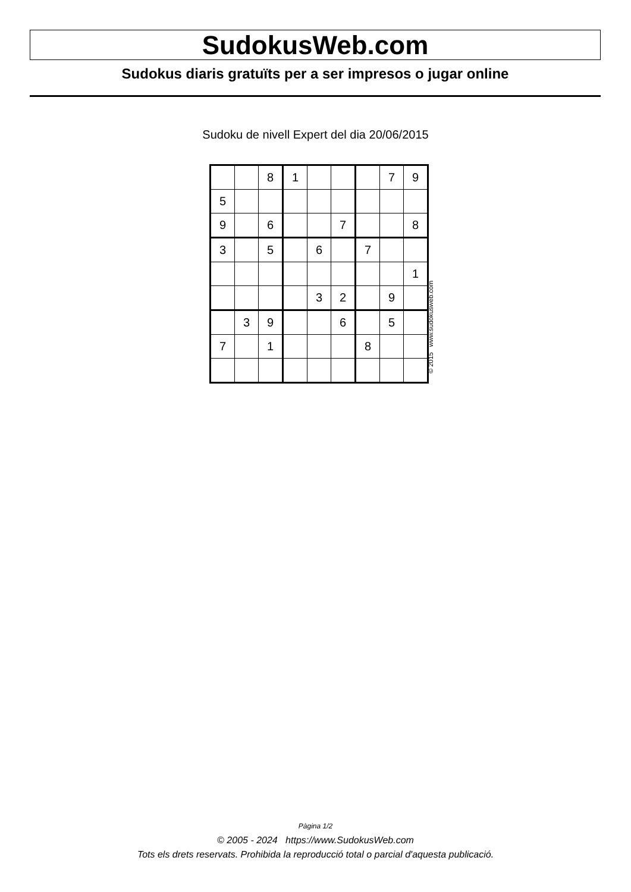SudokusWeb.com
Sudokus diaris gratuïts per a ser impresos o jugar online
Sudoku de nivell Expert del dia 20/06/2015
| | | 8 | 1 | | | | 7 | 9 |
| 5 | | | | | | | | |
| 9 | | 6 | | | 7 | | | 8 |
| 3 | | 5 | | 6 | | 7 | | |
| | | | | | | | | 1 |
| | | | | 3 | 2 | | 9 | |
| | 3 | 9 | | | 6 | | 5 | |
| 7 | | 1 | | | | 8 | | |
© 2015 www.sudokusweb.com
Pàgina 1/2
© 2005 - 2024 https://www.SudokusWeb.com
Tots els drets reservats. Prohibida la reproducció total o parcial d'aquesta publicació.